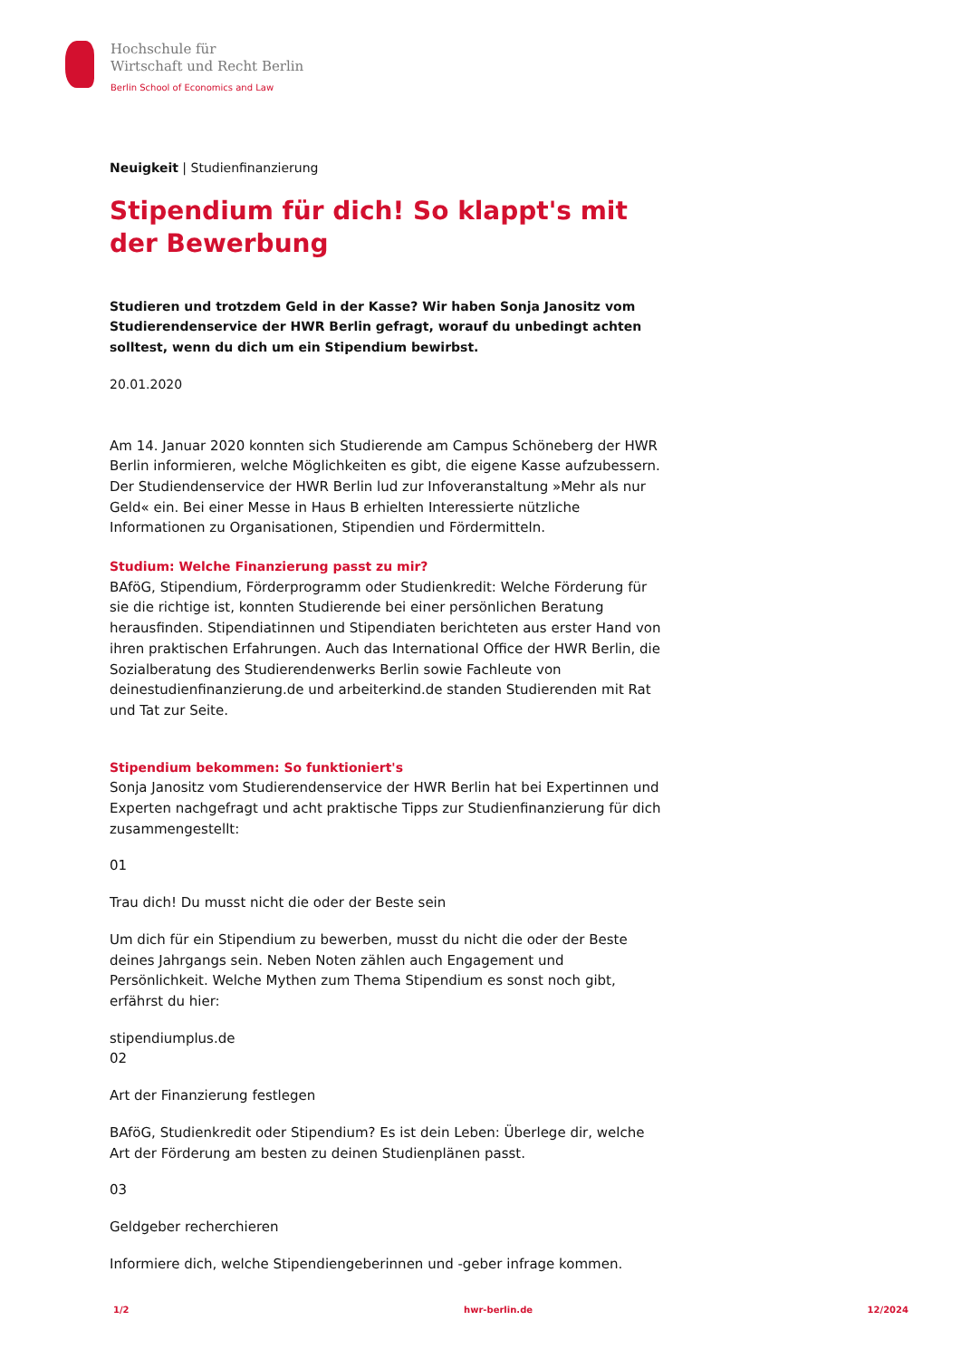Hochschule für
Wirtschaft und Recht Berlin
Berlin School of Economics and Law
Neuigkeit | Studienfinanzierung
Stipendium für dich! So klappt's mit der Bewerbung
Studieren und trotzdem Geld in der Kasse? Wir haben Sonja Janositz vom Studierendenservice der HWR Berlin gefragt, worauf du unbedingt achten solltest, wenn du dich um ein Stipendium bewirbst.
20.01.2020
Am 14. Januar 2020 konnten sich Studierende am Campus Schöneberg der HWR Berlin informieren, welche Möglichkeiten es gibt, die eigene Kasse aufzubessern. Der Studiendenservice der HWR Berlin lud zur Infoveranstaltung »Mehr als nur Geld« ein. Bei einer Messe in Haus B erhielten Interessierte nützliche Informationen zu Organisationen, Stipendien und Fördermitteln.
Studium: Welche Finanzierung passt zu mir?
BAföG, Stipendium, Förderprogramm oder Studienkredit: Welche Förderung für sie die richtige ist, konnten Studierende bei einer persönlichen Beratung herausfinden. Stipendiatinnen und Stipendiaten berichteten aus erster Hand von ihren praktischen Erfahrungen. Auch das International Office der HWR Berlin, die Sozialberatung des Studierendenwerks Berlin sowie Fachleute von deinestudienfinanzierung.de und arbeiterkind.de standen Studierenden mit Rat und Tat zur Seite.
Stipendium bekommen: So funktioniert's
Sonja Janositz vom Studierendenservice der HWR Berlin hat bei Expertinnen und Experten nachgefragt und acht praktische Tipps zur Studienfinanzierung für dich zusammengestellt:
01
Trau dich! Du musst nicht die oder der Beste sein
Um dich für ein Stipendium zu bewerben, musst du nicht die oder der Beste deines Jahrgangs sein. Neben Noten zählen auch Engagement und Persönlichkeit. Welche Mythen zum Thema Stipendium es sonst noch gibt, erfährst du hier:
stipendiumplus.de
02
Art der Finanzierung festlegen
BAföG, Studienkredit oder Stipendium? Es ist dein Leben: Überlege dir, welche Art der Förderung am besten zu deinen Studienplänen passt.
03
Geldgeber recherchieren
Informiere dich, welche Stipendiengeberinnen und -geber infrage kommen.
1/2 hwr-berlin.de 12/2024